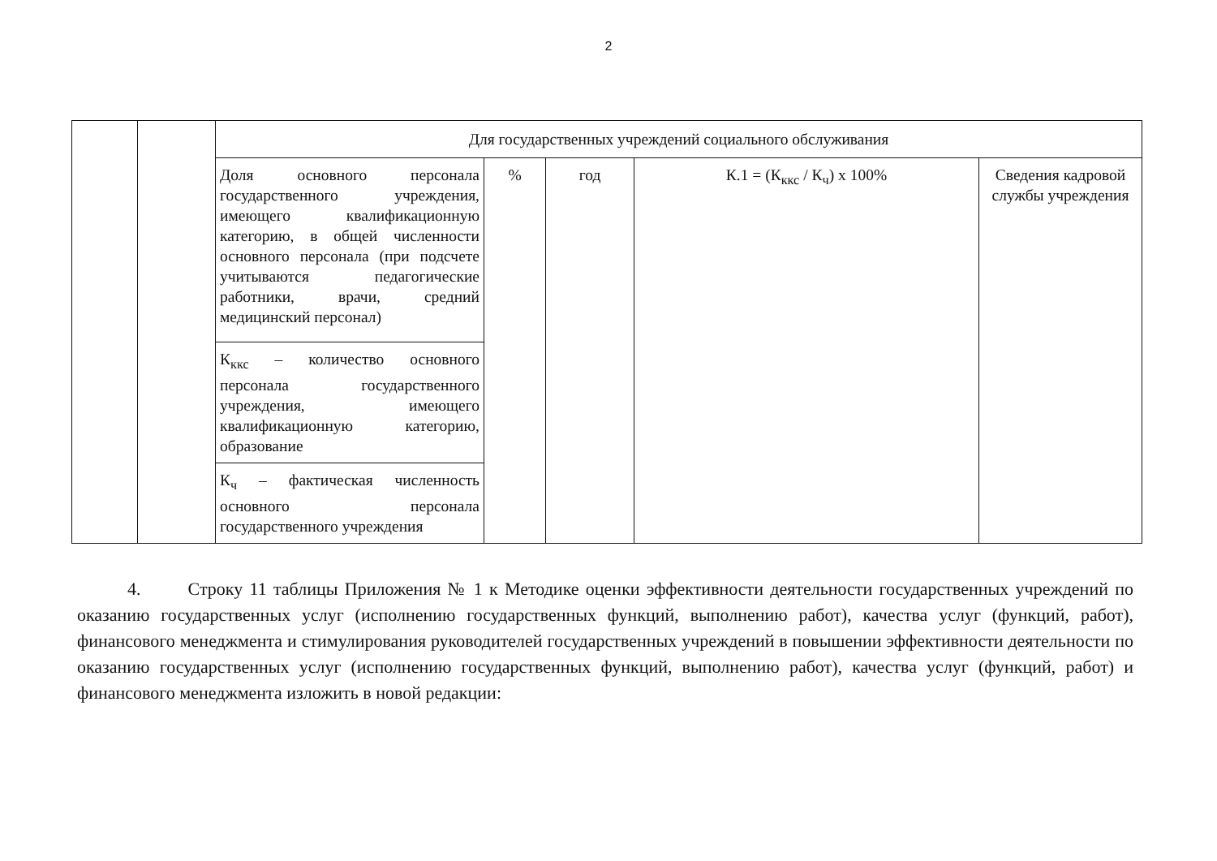2
| | | Для государственных учреждений социального обслуживания | | | | |
| | | Доля основного персонала государственного учреждения, имеющего квалификационную категорию, в общей численности основного персонала (при подсчете учитываются педагогические работники, врачи, средний медицинский персонал) | % | год | К.1 = (К<sub>ккс</sub> / К<sub>ч</sub>) х 100% | Сведения кадровой службы учреждения |
| | | К<sub>ккс</sub> – количество основного персонала государственного учреждения, имеющего квалификационную категорию, образование | | | | |
| | | К<sub>ч</sub> – фактическая численность основного персонала государственного учреждения | | | | |
4. Строку 11 таблицы Приложения № 1 к Методике оценки эффективности деятельности государственных учреждений по оказанию государственных услуг (исполнению государственных функций, выполнению работ), качества услуг (функций, работ), финансового менеджмента и стимулирования руководителей государственных учреждений в повышении эффективности деятельности по оказанию государственных услуг (исполнению государственных функций, выполнению работ), качества услуг (функций, работ) и финансового менеджмента изложить в новой редакции: